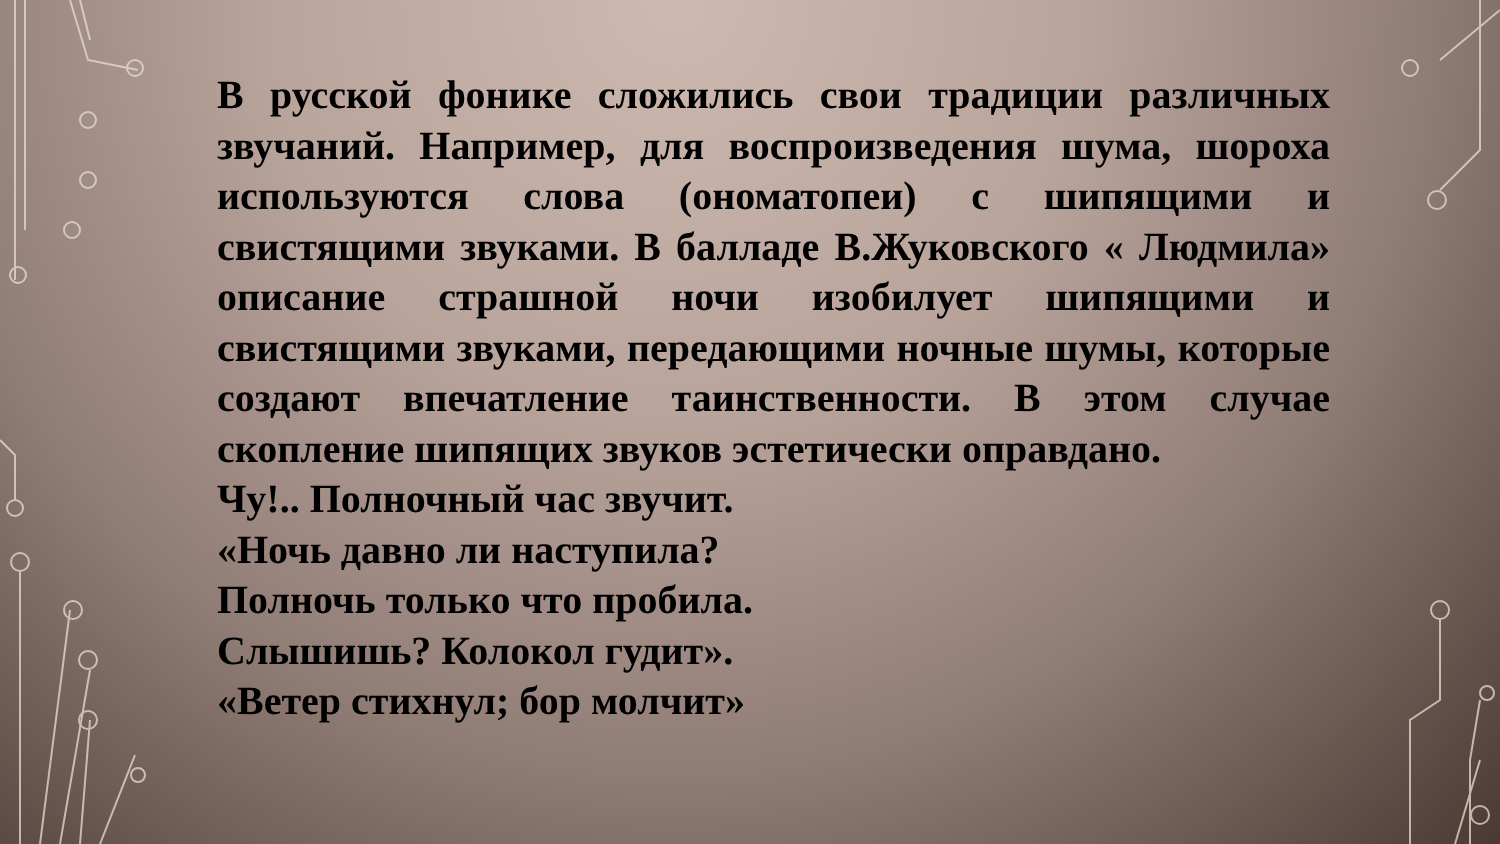В русской фонике сложились свои традиции различных звучаний. Например, для воспроизведения шума, шороха используются слова (ономатопеи) с шипящими и свистящими звуками. В балладе В.Жуковского « Людмила» описание страшной ночи изобилует шипящими и свистящими звуками, передающими ночные шумы, которые создают впечатление таинственности. В этом случае скопление шипящих звуков эстетически оправдано.
Чу!.. Полночный час звучит.
«Ночь давно ли наступила?
Полночь только что пробила.
Слышишь? Колокол гудит».
«Ветер стихнул; бор молчит»